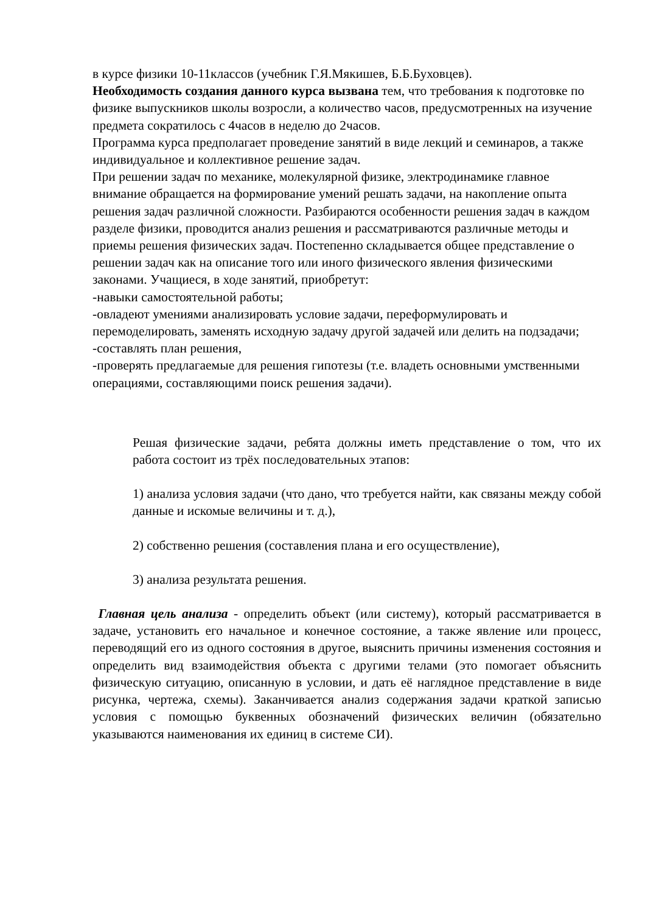в курсе физики 10-11классов (учебник Г.Я.Мякишев, Б.Б.Буховцев).
Необходимость создания данного курса вызвана тем, что требования к подготовке по физике выпускников школы возросли, а количество часов, предусмотренных на изучение предмета сократилось с 4часов в неделю до 2часов.
Программа курса предполагает проведение занятий в виде лекций и семинаров, а также индивидуальное и коллективное решение задач.
При решении задач по механике, молекулярной физике, электродинамике главное внимание обращается на формирование умений решать задачи, на накопление опыта решения задач различной сложности. Разбираются особенности решения задач в каждом разделе физики, проводится анализ решения и рассматриваются различные методы и приемы решения физических задач. Постепенно складывается общее представление о решении задач как на описание того или иного физического явления физическими законами. Учащиеся, в ходе занятий, приобретут:
-навыки самостоятельной работы;
-овладеют умениями анализировать условие задачи, переформулировать и перемоделировать, заменять исходную задачу другой задачей или делить на подзадачи;
-составлять план решения,
-проверять предлагаемые для решения гипотезы (т.е. владеть основными умственными операциями, составляющими поиск решения задачи).
Решая физические задачи, ребята должны иметь представление о том, что их работа состоит из трёх последовательных этапов:
1) анализа условия задачи (что дано, что требуется найти, как связаны между собой данные и искомые величины и т. д.),
2) собственно решения (составления плана и его осуществление),
3) анализа результата решения.
Главная цель анализа - определить объект (или систему), который рассматривается в задаче, установить его начальное и конечное состояние, а также явление или процесс, переводящий его из одного состояния в другое, выяснить причины изменения состояния и определить вид взаимодействия объекта с другими телами (это помогает объяснить физическую ситуацию, описанную в условии, и дать её наглядное представление в виде рисунка, чертежа, схемы). Заканчивается анализ содержания задачи краткой записью условия с помощью буквенных обозначений физических величин (обязательно указываются наименования их единиц в системе СИ).